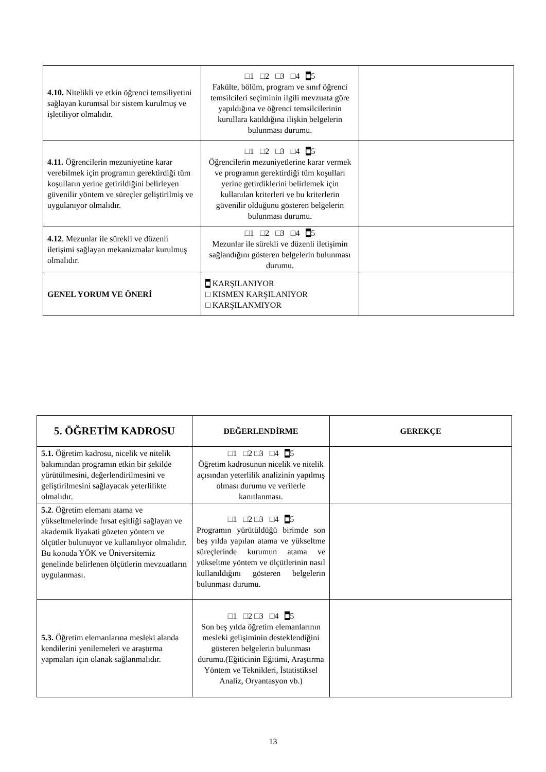| 4.10. Nitelikli ve etkin öğrenci temsiliyetini sağlayan kurumsal bir sistem kurulmuş ve işletiliyor olmalıdır. | □1 □2 □3 □4 ■ 5 Fakülte, bölüm, program ve sınıf öğrenci temsilcileri seçiminin ilgili mevzuata göre yapıldığına ve öğrenci temsilcilerinin kurullara katıldığına ilişkin belgelerin bulunması durumu. | |
| 4.11. Öğrencilerin mezuniyetine karar verebilmek için programın gerektirdiği tüm koşulların yerine getirildiğini belirleyen güvenilir yöntem ve süreçler geliştirilmiş ve uygulanıyor olmalıdır. | □1 □2 □3 □4 ■ 5 Öğrencilerin mezuniyetlerine karar vermek ve programın gerektirdiği tüm koşulları yerine getirdiklerini belirlemek için kullanılan kriterleri ve bu kriterlerin güvenilir olduğunu gösteren belgelerin bulunması durumu. | |
| 4.12 . Mezunlar ile sürekli ve düzenli iletişimi sağlayan mekanizmalar kurulmuş olmalıdır. | □1 □2 □3 □4 ■ 5 Mezunlar ile sürekli ve düzenli iletişimin sağlandığını gösteren belgelerin bulunması durumu. | |
| GENEL YORUM VE ÖNERİ | ■ KARŞILANIYOR □ KISMEN KARŞILANIYOR □ KARŞILANMIYOR | |
| 5. ÖĞRETİM KADROSU | DEĞERLENDİRME | GEREKÇE |
| --- | --- | --- |
| 5.1. Öğretim kadrosu, nicelik ve nitelik bakımından programın etkin bir şekilde yürütülmesini, değerlendirilmesini ve geliştirilmesini sağlayacak yeterlilikte olmalıdır. | □1 □2 □3 □4 ■ 5 Öğretim kadrosunun nicelik ve nitelik açısından yeterlilik analizinin yapılmış olması durumu ve verilerle kanıtlanması. | |
| 5.2 . Öğretim elemanı atama ve yükseltmelerinde fırsat eşitliği sağlayan ve akademik liyakati gözeten yöntem ve ölçütler bulunuyor ve kullanılıyor olmalıdır. Bu konuda YÖK ve Üniversitemiz genelinde belirlenen ölçütlerin mevzuatların uygulanması. | □1 □2 □3 □4 ■ 5 Programın yürütüldüğü birimde son beş yılda yapılan atama ve yükseltme süreçlerinde kurumun atama ve yükseltme yöntem ve ölçütlerinin nasıl kullanıldığını gösteren belgelerin bulunması durumu. | |
| 5.3. Öğretim elemanlarına mesleki alanda kendilerini yenilemeleri ve araştırma yapmaları için olanak sağlanmalıdır. | □1 □2 □3 □4 ■ 5 Son beş yılda öğretim elemanlarının mesleki gelişiminin desteklendiğini gösteren belgelerin bulunması durumu.(Eğiticinin Eğitimi, Araştırma Yöntem ve Teknikleri, İstatistiksel Analiz, Oryantasyon vb.) | |
13